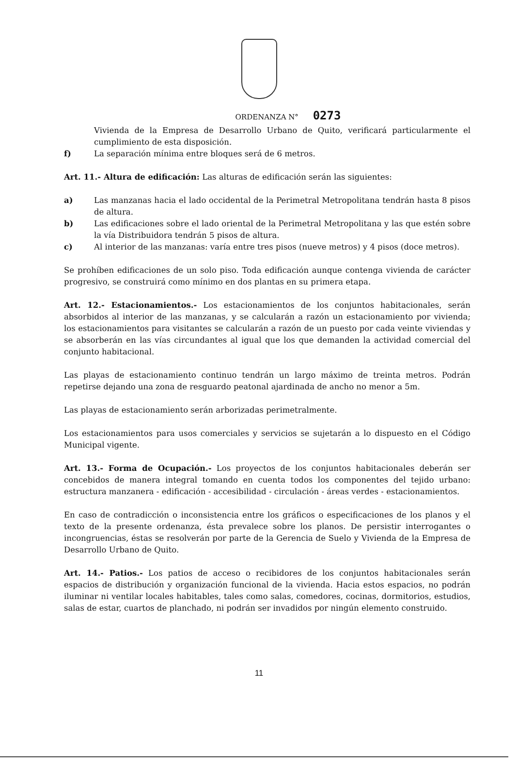ORDENANZA N° 0273
Vivienda de la Empresa de Desarrollo Urbano de Quito, verificará particularmente el cumplimiento de esta disposición.
f) La separación mínima entre bloques será de 6 metros.
Art. 11.- Altura de edificación: Las alturas de edificación serán las siguientes:
a) Las manzanas hacia el lado occidental de la Perimetral Metropolitana tendrán hasta 8 pisos de altura.
b) Las edificaciones sobre el lado oriental de la Perimetral Metropolitana y las que estén sobre la vía Distribuidora tendrán 5 pisos de altura.
c) Al interior de las manzanas: varía entre tres pisos (nueve metros) y 4 pisos (doce metros).
Se prohíben edificaciones de un solo piso. Toda edificación aunque contenga vivienda de carácter progresivo, se construirá como mínimo en dos plantas en su primera etapa.
Art. 12.- Estacionamientos.- Los estacionamientos de los conjuntos habitacionales, serán absorbidos al interior de las manzanas, y se calcularán a razón un estacionamiento por vivienda; los estacionamientos para visitantes se calcularán a razón de un puesto por cada veinte viviendas y se absorberán en las vías circundantes al igual que los que demanden la actividad comercial del conjunto habitacional.
Las playas de estacionamiento continuo tendrán un largo máximo de treinta metros. Podrán repetirse dejando una zona de resguardo peatonal ajardinada de ancho no menor a 5m.
Las playas de estacionamiento serán arborizadas perimetralmente.
Los estacionamientos para usos comerciales y servicios se sujetarán a lo dispuesto en el Código Municipal vigente.
Art. 13.- Forma de Ocupación.- Los proyectos de los conjuntos habitacionales deberán ser concebidos de manera integral tomando en cuenta todos los componentes del tejido urbano: estructura manzanera - edificación - accesibilidad - circulación - áreas verdes - estacionamientos.
En caso de contradicción o inconsistencia entre los gráficos o especificaciones de los planos y el texto de la presente ordenanza, ésta prevalece sobre los planos. De persistir interrogantes o incongruencias, éstas se resolverán por parte de la Gerencia de Suelo y Vivienda de la Empresa de Desarrollo Urbano de Quito.
Art. 14.- Patios.- Los patios de acceso o recibidores de los conjuntos habitacionales serán espacios de distribución y organización funcional de la vivienda. Hacia estos espacios, no podrán iluminar ni ventilar locales habitables, tales como salas, comedores, cocinas, dormitorios, estudios, salas de estar, cuartos de planchado, ni podrán ser invadidos por ningún elemento construido.
11